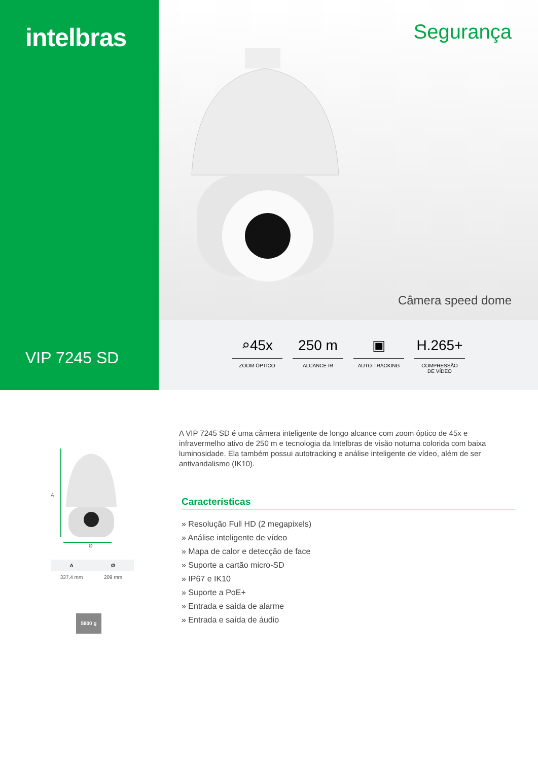intelbras
VIP 7245 SD
Segurança
Câmera speed dome
⌕45x
ZOOM ÓPTICO
250 m
ALCANCE IR
▣
AUTO-TRACKING
H.265+
COMPRESSÃO
DE VÍDEO
A
Ø
| A | Ø |
| --- | --- |
| 337.4 mm | 209 mm |
5800 g
A VIP 7245 SD é uma câmera inteligente de longo alcance com zoom óptico de 45x e infravermelho ativo de 250 m e tecnologia da Intelbras de visão noturna colorida com baixa luminosidade. Ela também possui autotracking e análise inteligente de vídeo, além de ser antivandalismo (IK10).
Características
» Resolução Full HD (2 megapixels)
» Análise inteligente de vídeo
» Mapa de calor e detecção de face
» Suporte a cartão micro-SD
» IP67 e IK10
» Suporte a PoE+
» Entrada e saída de alarme
» Entrada e saída de áudio